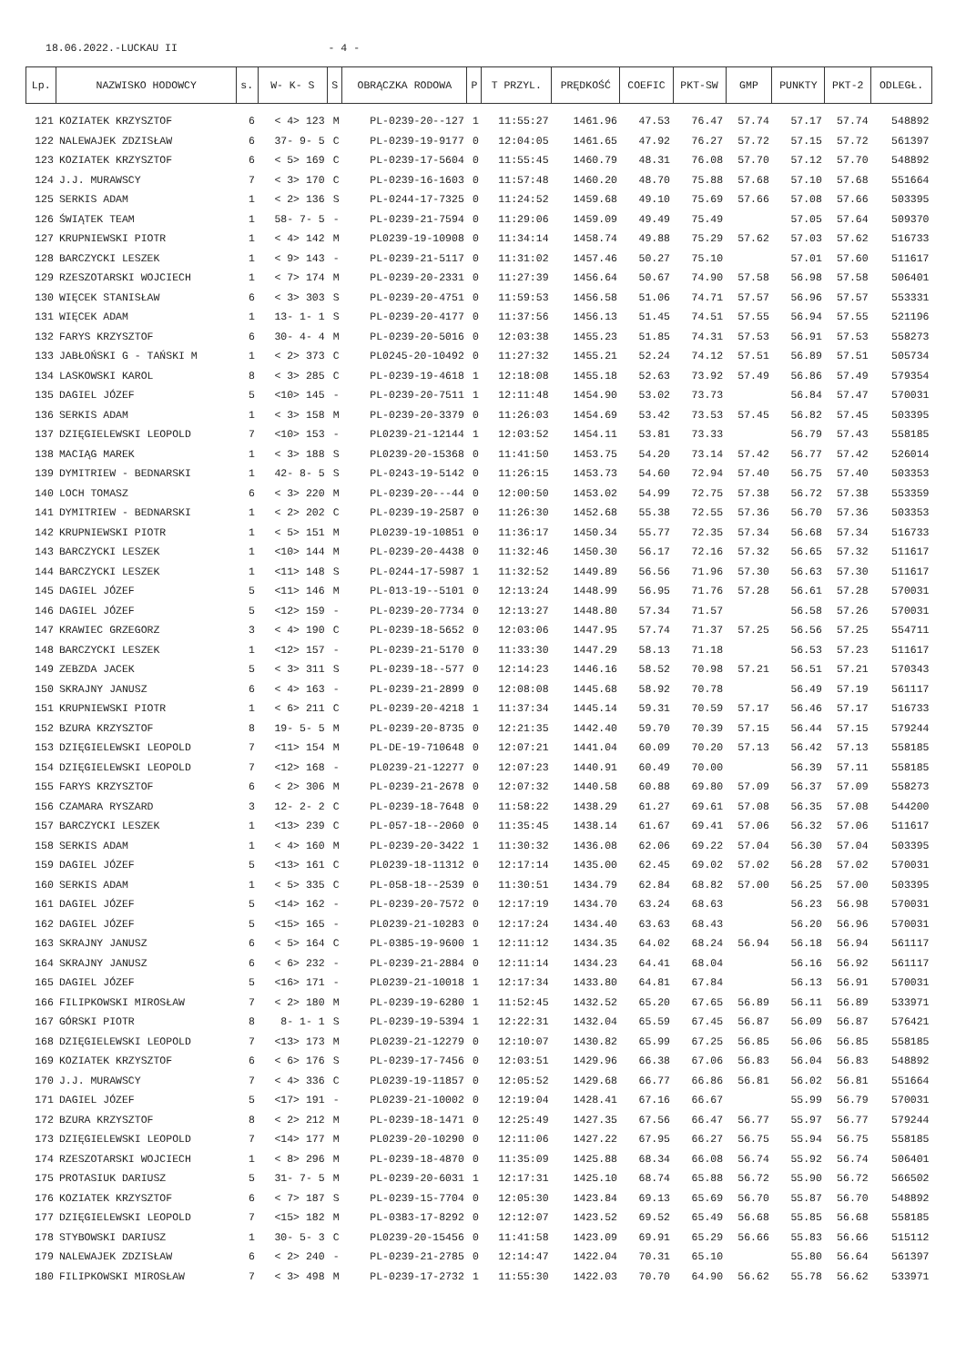18.06.2022.-LUCKAU II - 4 -
| Lp. | NAZWISKO HODOWCY | s. | W- K- S | S | OBRĄCZKA RODOWA | P | T PRZYL. | PRĘDKOŚĆ | COEFIC | PKT-SW | GMP | PUNKTY | PKT-2 | ODLEGŁ. |
| --- | --- | --- | --- | --- | --- | --- | --- | --- | --- | --- | --- | --- | --- | --- |
| 121 | KOZIATEK KRZYSZTOF | 6 | < 4> 123 | M | PL-0239-20--127 | 1 | 11:55:27 | 1461.96 | 47.53 | 76.47 | 57.74 | 57.17 | 57.74 | 548892 |
| 122 | NALEWAJEK ZDZISŁAW | 6 | 37- 9- 5 | C | PL-0239-19-9177 | 0 | 12:04:05 | 1461.65 | 47.92 | 76.27 | 57.72 | 57.15 | 57.72 | 561397 |
| 123 | KOZIATEK KRZYSZTOF | 6 | < 5> 169 | C | PL-0239-17-5604 | 0 | 11:55:45 | 1460.79 | 48.31 | 76.08 | 57.70 | 57.12 | 57.70 | 548892 |
| 124 | J.J. MURAWSCY | 7 | < 3> 170 | C | PL-0239-16-1603 | 0 | 11:57:48 | 1460.20 | 48.70 | 75.88 | 57.68 | 57.10 | 57.68 | 551664 |
| 125 | SERKIS ADAM | 1 | < 2> 136 | S | PL-0244-17-7325 | 0 | 11:24:52 | 1459.68 | 49.10 | 75.69 | 57.66 | 57.08 | 57.66 | 503395 |
| 126 | ŚWIĄTEK TEAM | 1 | 58- 7- 5 | - | PL-0239-21-7594 | 0 | 11:29:06 | 1459.09 | 49.49 | 75.49 | | 57.05 | 57.64 | 509370 |
| 127 | KRUPNIEWSKI PIOTR | 1 | < 4> 142 | M | PL0239-19-10908 | 0 | 11:34:14 | 1458.74 | 49.88 | 75.29 | 57.62 | 57.03 | 57.62 | 516733 |
| 128 | BARCZYCKI LESZEK | 1 | < 9> 143 | - | PL-0239-21-5117 | 0 | 11:31:02 | 1457.46 | 50.27 | 75.10 | | 57.01 | 57.60 | 511617 |
| 129 | RZESZOTARSKI WOJCIECH | 1 | < 7> 174 | M | PL-0239-20-2331 | 0 | 11:27:39 | 1456.64 | 50.67 | 74.90 | 57.58 | 56.98 | 57.58 | 506401 |
| 130 | WIĘCEK STANISŁAW | 6 | < 3> 303 | S | PL-0239-20-4751 | 0 | 11:59:53 | 1456.58 | 51.06 | 74.71 | 57.57 | 56.96 | 57.57 | 553331 |
| 131 | WIĘCEK ADAM | 1 | 13- 1- 1 | S | PL-0239-20-4177 | 0 | 11:37:56 | 1456.13 | 51.45 | 74.51 | 57.55 | 56.94 | 57.55 | 521196 |
| 132 | FARYS KRZYSZTOF | 6 | 30- 4- 4 | M | PL-0239-20-5016 | 0 | 12:03:38 | 1455.23 | 51.85 | 74.31 | 57.53 | 56.91 | 57.53 | 558273 |
| 133 | JABŁOŃSKI G - TAŃSKI M | 1 | < 2> 373 | C | PL0245-20-10492 | 0 | 11:27:32 | 1455.21 | 52.24 | 74.12 | 57.51 | 56.89 | 57.51 | 505734 |
| 134 | LASKOWSKI KAROL | 8 | < 3> 285 | C | PL-0239-19-4618 | 1 | 12:18:08 | 1455.18 | 52.63 | 73.92 | 57.49 | 56.86 | 57.49 | 579354 |
| 135 | DAGIEL JÓZEF | 5 | <10> 145 | - | PL-0239-20-7511 | 1 | 12:11:48 | 1454.90 | 53.02 | 73.73 | | 56.84 | 57.47 | 570031 |
| 136 | SERKIS ADAM | 1 | < 3> 158 | M | PL-0239-20-3379 | 0 | 11:26:03 | 1454.69 | 53.42 | 73.53 | 57.45 | 56.82 | 57.45 | 503395 |
| 137 | DZIĘGIELEWSKI LEOPOLD | 7 | <10> 153 | - | PL0239-21-12144 | 1 | 12:03:52 | 1454.11 | 53.81 | 73.33 | | 56.79 | 57.43 | 558185 |
| 138 | MACIĄG MAREK | 1 | < 3> 188 | S | PL0239-20-15368 | 0 | 11:41:50 | 1453.75 | 54.20 | 73.14 | 57.42 | 56.77 | 57.42 | 526014 |
| 139 | DYMITRIEW - BEDNARSKI | 1 | 42- 8- 5 | S | PL-0243-19-5142 | 0 | 11:26:15 | 1453.73 | 54.60 | 72.94 | 57.40 | 56.75 | 57.40 | 503353 |
| 140 | LOCH TOMASZ | 6 | < 3> 220 | M | PL-0239-20---44 | 0 | 12:00:50 | 1453.02 | 54.99 | 72.75 | 57.38 | 56.72 | 57.38 | 553359 |
| 141 | DYMITRIEW - BEDNARSKI | 1 | < 2> 202 | C | PL-0239-19-2587 | 0 | 11:26:30 | 1452.68 | 55.38 | 72.55 | 57.36 | 56.70 | 57.36 | 503353 |
| 142 | KRUPNIEWSKI PIOTR | 1 | < 5> 151 | M | PL0239-19-10851 | 0 | 11:36:17 | 1450.34 | 55.77 | 72.35 | 57.34 | 56.68 | 57.34 | 516733 |
| 143 | BARCZYCKI LESZEK | 1 | <10> 144 | M | PL-0239-20-4438 | 0 | 11:32:46 | 1450.30 | 56.17 | 72.16 | 57.32 | 56.65 | 57.32 | 511617 |
| 144 | BARCZYCKI LESZEK | 1 | <11> 148 | S | PL-0244-17-5987 | 1 | 11:32:52 | 1449.89 | 56.56 | 71.96 | 57.30 | 56.63 | 57.30 | 511617 |
| 145 | DAGIEL JÓZEF | 5 | <11> 146 | M | PL-013-19--5101 | 0 | 12:13:24 | 1448.99 | 56.95 | 71.76 | 57.28 | 56.61 | 57.28 | 570031 |
| 146 | DAGIEL JÓZEF | 5 | <12> 159 | - | PL-0239-20-7734 | 0 | 12:13:27 | 1448.80 | 57.34 | 71.57 | | 56.58 | 57.26 | 570031 |
| 147 | KRAWIEC GRZEGORZ | 3 | < 4> 190 | C | PL-0239-18-5652 | 0 | 12:03:06 | 1447.95 | 57.74 | 71.37 | 57.25 | 56.56 | 57.25 | 554711 |
| 148 | BARCZYCKI LESZEK | 1 | <12> 157 | - | PL-0239-21-5170 | 0 | 11:33:30 | 1447.29 | 58.13 | 71.18 | | 56.53 | 57.23 | 511617 |
| 149 | ZEBZDA JACEK | 5 | < 3> 311 | S | PL-0239-18--577 | 0 | 12:14:23 | 1446.16 | 58.52 | 70.98 | 57.21 | 56.51 | 57.21 | 570343 |
| 150 | SKRAJNY JANUSZ | 6 | < 4> 163 | - | PL-0239-21-2899 | 0 | 12:08:08 | 1445.68 | 58.92 | 70.78 | | 56.49 | 57.19 | 561117 |
| 151 | KRUPNIEWSKI PIOTR | 1 | < 6> 211 | C | PL-0239-20-4218 | 1 | 11:37:34 | 1445.14 | 59.31 | 70.59 | 57.17 | 56.46 | 57.17 | 516733 |
| 152 | BZURA KRZYSZTOF | 8 | 19- 5- 5 | M | PL-0239-20-8735 | 0 | 12:21:35 | 1442.40 | 59.70 | 70.39 | 57.15 | 56.44 | 57.15 | 579244 |
| 153 | DZIĘGIELEWSKI LEOPOLD | 7 | <11> 154 | M | PL-DE-19-710648 | 0 | 12:07:21 | 1441.04 | 60.09 | 70.20 | 57.13 | 56.42 | 57.13 | 558185 |
| 154 | DZIĘGIELEWSKI LEOPOLD | 7 | <12> 168 | - | PL0239-21-12277 | 0 | 12:07:23 | 1440.91 | 60.49 | 70.00 | | 56.39 | 57.11 | 558185 |
| 155 | FARYS KRZYSZTOF | 6 | < 2> 306 | M | PL-0239-21-2678 | 0 | 12:07:32 | 1440.58 | 60.88 | 69.80 | 57.09 | 56.37 | 57.09 | 558273 |
| 156 | CZAMARA RYSZARD | 3 | 12- 2- 2 | C | PL-0239-18-7648 | 0 | 11:58:22 | 1438.29 | 61.27 | 69.61 | 57.08 | 56.35 | 57.08 | 544200 |
| 157 | BARCZYCKI LESZEK | 1 | <13> 239 | C | PL-057-18--2060 | 0 | 11:35:45 | 1438.14 | 61.67 | 69.41 | 57.06 | 56.32 | 57.06 | 511617 |
| 158 | SERKIS ADAM | 1 | < 4> 160 | M | PL-0239-20-3422 | 1 | 11:30:32 | 1436.08 | 62.06 | 69.22 | 57.04 | 56.30 | 57.04 | 503395 |
| 159 | DAGIEL JÓZEF | 5 | <13> 161 | C | PL0239-18-11312 | 0 | 12:17:14 | 1435.00 | 62.45 | 69.02 | 57.02 | 56.28 | 57.02 | 570031 |
| 160 | SERKIS ADAM | 1 | < 5> 335 | C | PL-058-18--2539 | 0 | 11:30:51 | 1434.79 | 62.84 | 68.82 | 57.00 | 56.25 | 57.00 | 503395 |
| 161 | DAGIEL JÓZEF | 5 | <14> 162 | - | PL-0239-20-7572 | 0 | 12:17:19 | 1434.70 | 63.24 | 68.63 | | 56.23 | 56.98 | 570031 |
| 162 | DAGIEL JÓZEF | 5 | <15> 165 | - | PL0239-21-10283 | 0 | 12:17:24 | 1434.40 | 63.63 | 68.43 | | 56.20 | 56.96 | 570031 |
| 163 | SKRAJNY JANUSZ | 6 | < 5> 164 | C | PL-0385-19-9600 | 1 | 12:11:12 | 1434.35 | 64.02 | 68.24 | 56.94 | 56.18 | 56.94 | 561117 |
| 164 | SKRAJNY JANUSZ | 6 | < 6> 232 | - | PL-0239-21-2884 | 0 | 12:11:14 | 1434.23 | 64.41 | 68.04 | | 56.16 | 56.92 | 561117 |
| 165 | DAGIEL JÓZEF | 5 | <16> 171 | - | PL0239-21-10018 | 1 | 12:17:34 | 1433.80 | 64.81 | 67.84 | | 56.13 | 56.91 | 570031 |
| 166 | FILIPKOWSKI MIROSŁAW | 7 | < 2> 180 | M | PL-0239-19-6280 | 1 | 11:52:45 | 1432.52 | 65.20 | 67.65 | 56.89 | 56.11 | 56.89 | 533971 |
| 167 | GÓRSKI PIOTR | 8 | 8- 1- 1 | S | PL-0239-19-5394 | 1 | 12:22:31 | 1432.04 | 65.59 | 67.45 | 56.87 | 56.09 | 56.87 | 576421 |
| 168 | DZIĘGIELEWSKI LEOPOLD | 7 | <13> 173 | M | PL0239-21-12279 | 0 | 12:10:07 | 1430.82 | 65.99 | 67.25 | 56.85 | 56.06 | 56.85 | 558185 |
| 169 | KOZIATEK KRZYSZTOF | 6 | < 6> 176 | S | PL-0239-17-7456 | 0 | 12:03:51 | 1429.96 | 66.38 | 67.06 | 56.83 | 56.04 | 56.83 | 548892 |
| 170 | J.J. MURAWSCY | 7 | < 4> 336 | C | PL0239-19-11857 | 0 | 12:05:52 | 1429.68 | 66.77 | 66.86 | 56.81 | 56.02 | 56.81 | 551664 |
| 171 | DAGIEL JÓZEF | 5 | <17> 191 | - | PL0239-21-10002 | 0 | 12:19:04 | 1428.41 | 67.16 | 66.67 | | 55.99 | 56.79 | 570031 |
| 172 | BZURA KRZYSZTOF | 8 | < 2> 212 | M | PL-0239-18-1471 | 0 | 12:25:49 | 1427.35 | 67.56 | 66.47 | 56.77 | 55.97 | 56.77 | 579244 |
| 173 | DZIĘGIELEWSKI LEOPOLD | 7 | <14> 177 | M | PL0239-20-10290 | 0 | 12:11:06 | 1427.22 | 67.95 | 66.27 | 56.75 | 55.94 | 56.75 | 558185 |
| 174 | RZESZOTARSKI WOJCIECH | 1 | < 8> 296 | M | PL-0239-18-4870 | 0 | 11:35:09 | 1425.88 | 68.34 | 66.08 | 56.74 | 55.92 | 56.74 | 506401 |
| 175 | PROTASIUK DARIUSZ | 5 | 31- 7- 5 | M | PL-0239-20-6031 | 1 | 12:17:31 | 1425.10 | 68.74 | 65.88 | 56.72 | 55.90 | 56.72 | 566502 |
| 176 | KOZIATEK KRZYSZTOF | 6 | < 7> 187 | S | PL-0239-15-7704 | 0 | 12:05:30 | 1423.84 | 69.13 | 65.69 | 56.70 | 55.87 | 56.70 | 548892 |
| 177 | DZIĘGIELEWSKI LEOPOLD | 7 | <15> 182 | M | PL-0383-17-8292 | 0 | 12:12:07 | 1423.52 | 69.52 | 65.49 | 56.68 | 55.85 | 56.68 | 558185 |
| 178 | STYBOWSKI DARIUSZ | 1 | 30- 5- 3 | C | PL0239-20-15456 | 0 | 11:41:58 | 1423.09 | 69.91 | 65.29 | 56.66 | 55.83 | 56.66 | 515112 |
| 179 | NALEWAJEK ZDZISŁAW | 6 | < 2> 240 | - | PL-0239-21-2785 | 0 | 12:14:47 | 1422.04 | 70.31 | 65.10 | | 55.80 | 56.64 | 561397 |
| 180 | FILIPKOWSKI MIROSŁAW | 7 | < 3> 498 | M | PL-0239-17-2732 | 1 | 11:55:30 | 1422.03 | 70.70 | 64.90 | 56.62 | 55.78 | 56.62 | 533971 |